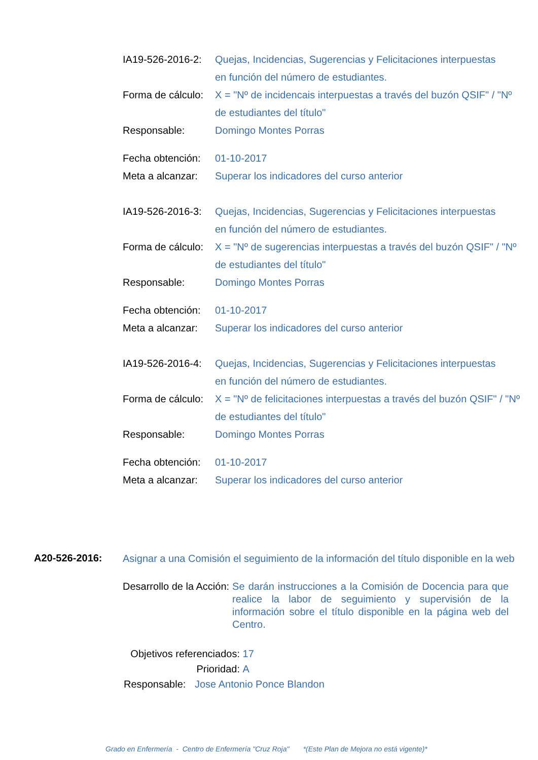IA19-526-2016-2:
Quejas, Incidencias, Sugerencias y Felicitaciones interpuestas
en función del número de estudiantes.
Forma de cálculo:
X = "Nº de incidencais interpuestas a través del buzón QSIF" / "Nº
de estudiantes del título"
Responsable: Domingo Montes Porras
Fecha obtención:
01-10-2017
Meta a alcanzar:
Superar los indicadores del curso anterior
IA19-526-2016-3:
Quejas, Incidencias, Sugerencias y Felicitaciones interpuestas
en función del número de estudiantes.
Forma de cálculo:
X = "Nº de sugerencias interpuestas a través del buzón QSIF" / "Nº
de estudiantes del título"
Responsable: Domingo Montes Porras
Fecha obtención:
01-10-2017
Meta a alcanzar:
Superar los indicadores del curso anterior
IA19-526-2016-4:
Quejas, Incidencias, Sugerencias y Felicitaciones interpuestas
en función del número de estudiantes.
Forma de cálculo:
X = "Nº de felicitaciones interpuestas a través del buzón QSIF" / "Nº
de estudiantes del título"
Responsable: Domingo Montes Porras
Fecha obtención:
01-10-2017
Meta a alcanzar:
Superar los indicadores del curso anterior
A20-526-2016:
Asignar a una Comisión el seguimiento de la información del título disponible en la web
Desarrollo de la Acción: Se darán instrucciones a la Comisión de Docencia para que realice la labor de seguimiento y supervisión de la información sobre el título disponible en la página web del Centro.
Objetivos referenciados:
17
Prioridad: A
Responsable:
Jose Antonio Ponce Blandon
Grado en Enfermería - Centro de Enfermería "Cruz Roja" *(Este Plan de Mejora no está vigente)*